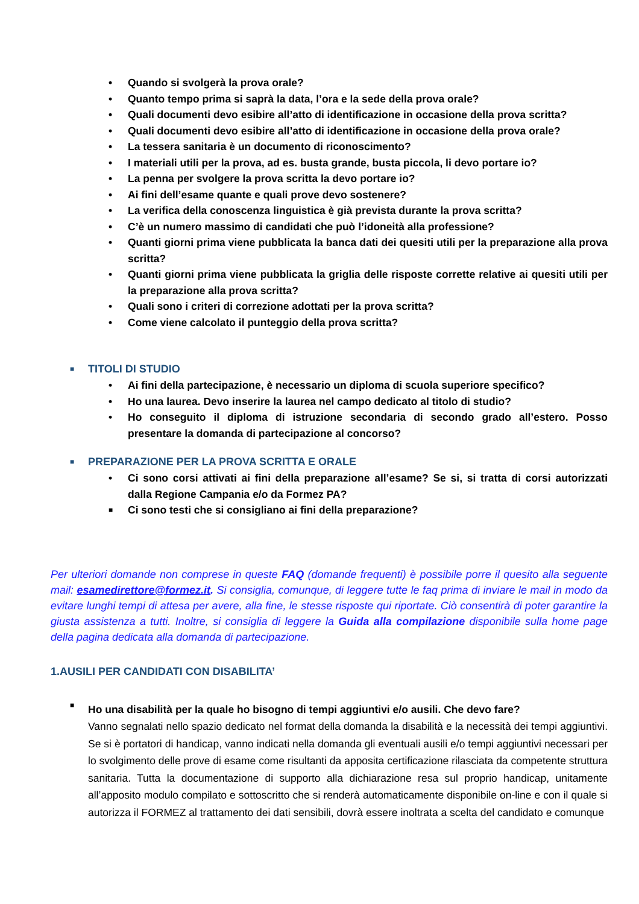• Quando si svolgerà la prova orale?
• Quanto tempo prima si saprà la data, l’ora e la sede della prova orale?
• Quali documenti devo esibire all’atto di identificazione in occasione della prova scritta?
• Quali documenti devo esibire all’atto di identificazione in occasione della prova orale?
• La tessera sanitaria è un documento di riconoscimento?
• I materiali utili per la prova, ad es. busta grande, busta piccola, li devo portare io?
• La penna per svolgere la prova scritta la devo portare io?
• Ai fini dell’esame quante e quali prove devo sostenere?
• La verifica della conoscenza linguistica è già prevista durante la prova scritta?
• C’è un numero massimo di candidati che può l’idoneità alla professione?
• Quanti giorni prima viene pubblicata la banca dati dei quesiti utili per la preparazione alla prova scritta?
• Quanti giorni prima viene pubblicata la griglia delle risposte corrette relative ai quesiti utili per la preparazione alla prova scritta?
• Quali sono i criteri di correzione adottati per la prova scritta?
• Come viene calcolato il punteggio della prova scritta?
■ TITOLI DI STUDIO
• Ai fini della partecipazione, è necessario un diploma di scuola superiore specifico?
• Ho una laurea. Devo inserire la laurea nel campo dedicato al titolo di studio?
• Ho conseguito il diploma di istruzione secondaria di secondo grado all’estero. Posso presentare la domanda di partecipazione al concorso?
■ PREPARAZIONE PER LA PROVA SCRITTA E ORALE
• Ci sono corsi attivati ai fini della preparazione all’esame? Se si, si tratta di corsi autorizzati dalla Regione Campania e/o da Formez PA?
■ Ci sono testi che si consigliano ai fini della preparazione?
Per ulteriori domande non comprese in queste FAQ (domande frequenti) è possibile porre il quesito alla seguente mail: esamedirettore@formez.it. Si consiglia, comunque, di leggere tutte le faq prima di inviare le mail in modo da evitare lunghi tempi di attesa per avere, alla fine, le stesse risposte qui riportate. Ciò consentirà di poter garantire la giusta assistenza a tutti. Inoltre, si consiglia di leggere la Guida alla compilazione disponibile sulla home page della pagina dedicata alla domanda di partecipazione.
1.AUSILI PER CANDIDATI CON DISABILITA’
■
Ho una disabilità per la quale ho bisogno di tempi aggiuntivi e/o ausili. Che devo fare?
Vanno segnalati nello spazio dedicato nel format della domanda la disabilità e la necessità dei tempi aggiuntivi. Se si è portatori di handicap, vanno indicati nella domanda gli eventuali ausili e/o tempi aggiuntivi necessari per lo svolgimento delle prove di esame come risultanti da apposita certificazione rilasciata da competente struttura sanitaria. Tutta la documentazione di supporto alla dichiarazione resa sul proprio handicap, unitamente all’apposito modulo compilato e sottoscritto che si renderà automaticamente disponibile on-line e con il quale si autorizza il FORMEZ al trattamento dei dati sensibili, dovrà essere inoltrata a scelta del candidato e comunque